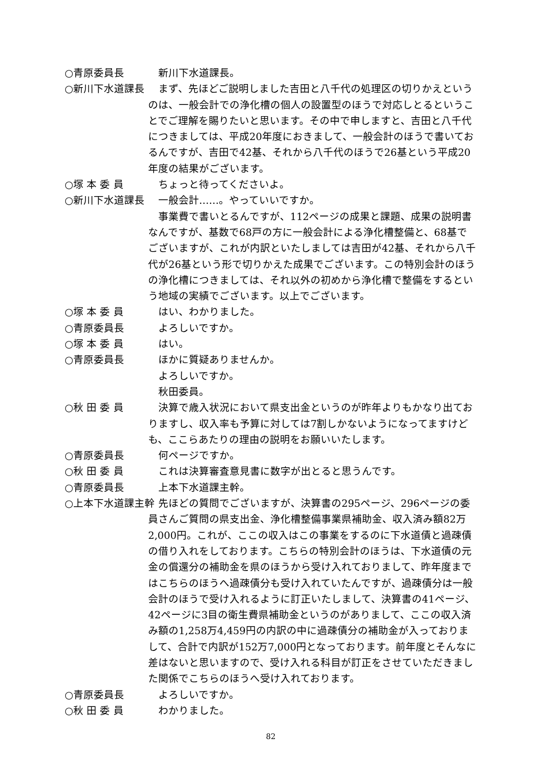○青原委員長 　新川下水道課長。
○新川下水道課長 　まず、先ほどご説明しました吉田と八千代の処理区の切りかえというのは、一般会計での浄化槽の個人の設置型のほうで対応しとるということでご理解を賜りたいと思います。その中で申しますと、吉田と八千代につきましては、平成20年度におきまして、一般会計のほうで書いておるんですが、吉田で42基、それから八千代のほうで26基という平成20年度の結果がございます。
○塚 本 委 員 　ちょっと待ってくださいよ。
○新川下水道課長 　一般会計……。やっていいですか。
　事業費で書いとるんですが、112ページの成果と課題、成果の説明書なんですが、基数で68戸の方に一般会計による浄化槽整備と、68基でございますが、これが内訳といたしましては吉田が42基、それから八千代が26基という形で切りかえた成果でございます。この特別会計のほうの浄化槽につきましては、それ以外の初めから浄化槽で整備をするという地域の実績でございます。以上でございます。
○塚 本 委 員 　はい、わかりました。
○青原委員長 　よろしいですか。
○塚 本 委 員 　はい。
○青原委員長 　ほかに質疑ありませんか。
　よろしいですか。
　秋田委員。
○秋 田 委 員 　決算で歳入状況において県支出金というのが昨年よりもかなり出ておりますし、収入率も予算に対しては7割しかないようになってますけども、ここらあたりの理由の説明をお願いいたします。
○青原委員長 　何ページですか。
○秋 田 委 員 　これは決算審査意見書に数字が出とると思うんです。
○青原委員長 　上本下水道課主幹。
○上本下水道課主幹 　先ほどの質問でございますが、決算書の295ページ、296ページの委員さんご質問の県支出金、浄化槽整備事業県補助金、収入済み額82万2,000円。これが、ここの収入はこの事業をするのに下水道債と過疎債の借り入れをしております。こちらの特別会計のほうは、下水道債の元金の償還分の補助金を県のほうから受け入れておりまして、昨年度まではこちらのほうへ過疎債分も受け入れていたんですが、過疎債分は一般会計のほうで受け入れるように訂正いたしまして、決算書の41ページ、42ページに3目の衛生費県補助金というのがありまして、ここの収入済み額の1,258万4,459円の内訳の中に過疎債分の補助金が入っておりまして、合計で内訳が152万7,000円となっております。前年度とそんなに差はないと思いますので、受け入れる科目が訂正をさせていただきました関係でこちらのほうへ受け入れております。
○青原委員長 　よろしいですか。
○秋 田 委 員 　わかりました。
82